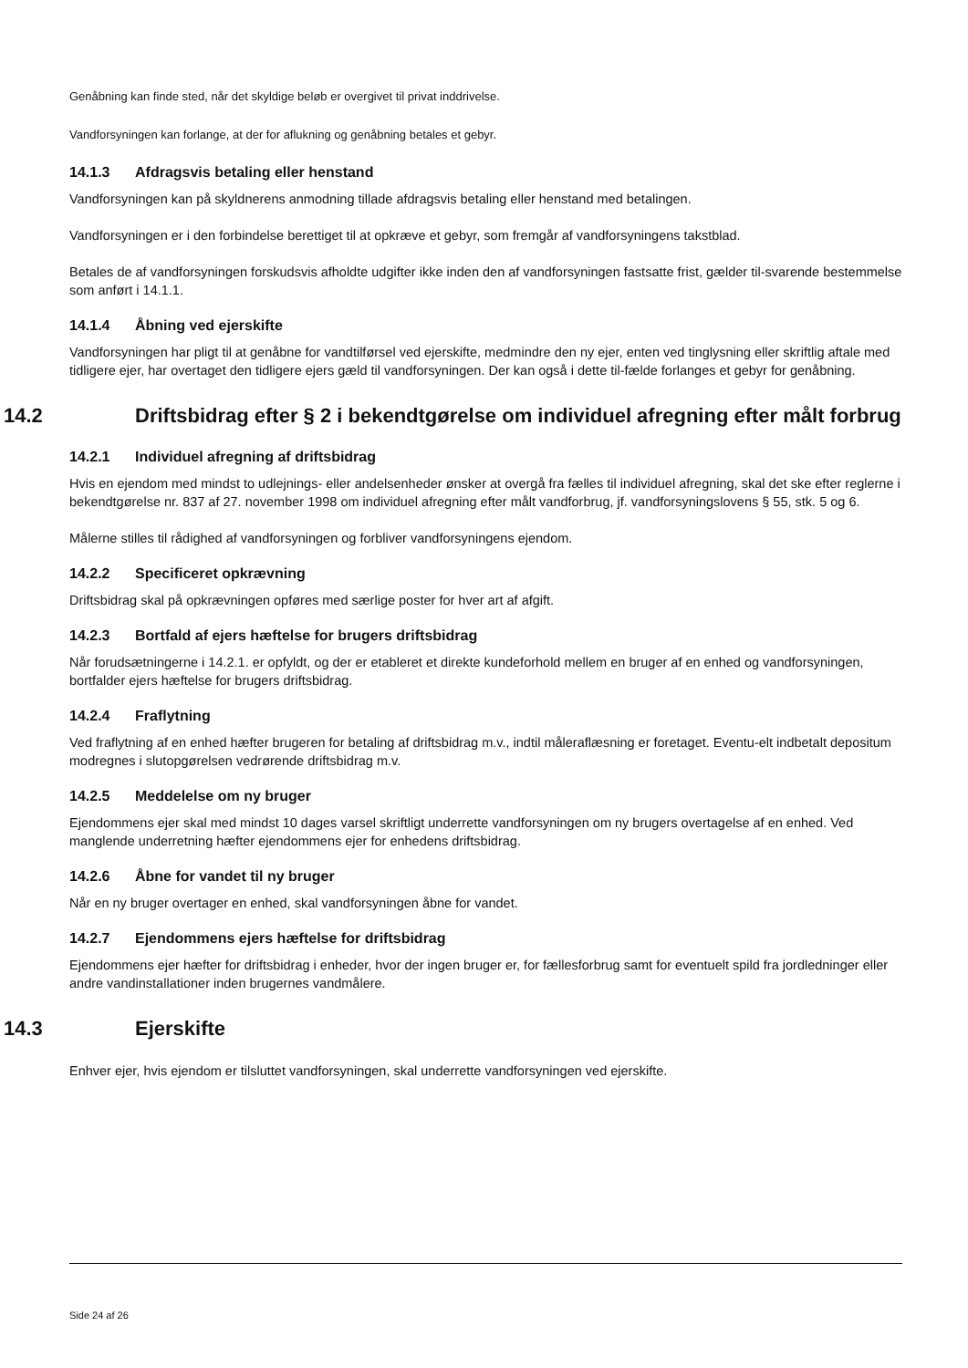Genåbning kan finde sted, når det skyldige beløb er overgivet til privat inddrivelse.
Vandforsyningen kan forlange, at der for aflukning og genåbning betales et gebyr.
14.1.3 Afdragsvis betaling eller henstand
Vandforsyningen kan på skyldnerens anmodning tillade afdragsvis betaling eller henstand med betalingen.
Vandforsyningen er i den forbindelse berettiget til at opkræve et gebyr, som fremgår af vandforsyningens takstblad.
Betales de af vandforsyningen forskudsvis afholdte udgifter ikke inden den af vandforsyningen fastsatte frist, gælder til-svarende bestemmelse som anført i 14.1.1.
14.1.4 Åbning ved ejerskifte
Vandforsyningen har pligt til at genåbne for vandtilførsel ved ejerskifte, medmindre den ny ejer, enten ved tinglysning eller skriftlig aftale med tidligere ejer, har overtaget den tidligere ejers gæld til vandforsyningen. Der kan også i dette til-fælde forlanges et gebyr for genåbning.
14.2 Driftsbidrag efter § 2 i bekendtgørelse om individuel afregning efter målt forbrug
14.2.1 Individuel afregning af driftsbidrag
Hvis en ejendom med mindst to udlejnings- eller andelsenheder ønsker at overgå fra fælles til individuel afregning, skal det ske efter reglerne i bekendtgørelse nr. 837 af 27. november 1998 om individuel afregning efter målt vandforbrug, jf. vandforsyningslovens § 55, stk. 5 og 6.
Målerne stilles til rådighed af vandforsyningen og forbliver vandforsyningens ejendom.
14.2.2 Specificeret opkrævning
Driftsbidrag skal på opkrævningen opføres med særlige poster for hver art af afgift.
14.2.3 Bortfald af ejers hæftelse for brugers driftsbidrag
Når forudsætningerne i 14.2.1. er opfyldt, og der er etableret et direkte kundeforhold mellem en bruger af en enhed og vandforsyningen, bortfalder ejers hæftelse for brugers driftsbidrag.
14.2.4 Fraflytning
Ved fraflytning af en enhed hæfter brugeren for betaling af driftsbidrag m.v., indtil måleraflæsning er foretaget. Eventu-elt indbetalt depositum modregnes i slutopgørelsen vedrørende driftsbidrag m.v.
14.2.5 Meddelelse om ny bruger
Ejendommens ejer skal med mindst 10 dages varsel skriftligt underrette vandforsyningen om ny brugers overtagelse af en enhed. Ved manglende underretning hæfter ejendommens ejer for enhedens driftsbidrag.
14.2.6 Åbne for vandet til ny bruger
Når en ny bruger overtager en enhed, skal vandforsyningen åbne for vandet.
14.2.7 Ejendommens ejers hæftelse for driftsbidrag
Ejendommens ejer hæfter for driftsbidrag i enheder, hvor der ingen bruger er, for fællesforbrug samt for eventuelt spild fra jordledninger eller andre vandinstallationer inden brugernes vandmålere.
14.3 Ejerskifte
Enhver ejer, hvis ejendom er tilsluttet vandforsyningen, skal underrette vandforsyningen ved ejerskifte.
Side 24 af 26